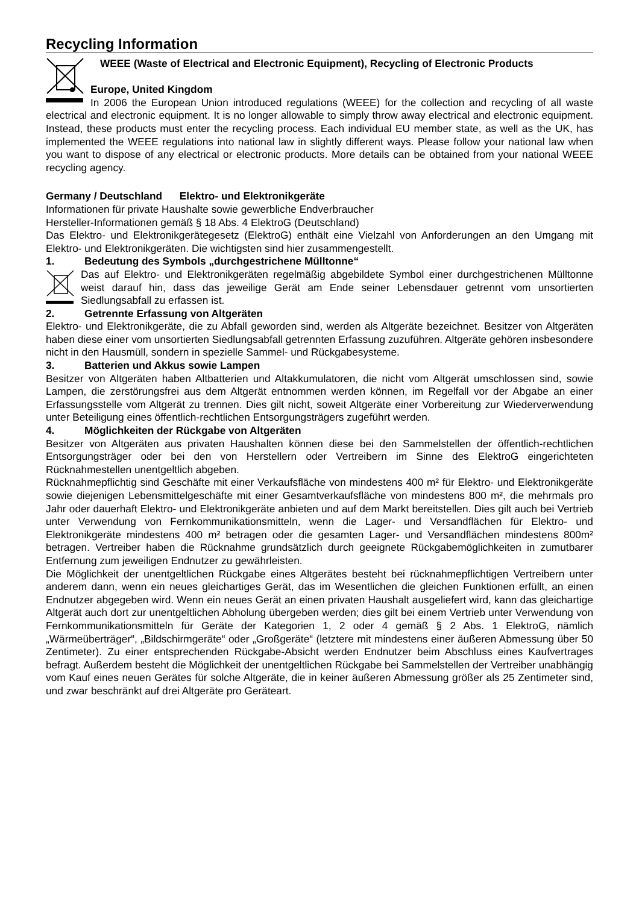Recycling Information
WEEE (Waste of Electrical and Electronic Equipment), Recycling of Electronic Products
Europe, United Kingdom
In 2006 the European Union introduced regulations (WEEE) for the collection and recycling of all waste electrical and electronic equipment. It is no longer allowable to simply throw away electrical and electronic equipment. Instead, these products must enter the recycling process. Each individual EU member state, as well as the UK, has implemented the WEEE regulations into national law in slightly different ways. Please follow your national law when you want to dispose of any electrical or electronic products. More details can be obtained from your national WEEE recycling agency.
Germany / Deutschland Elektro- und Elektronikgeräte
Informationen für private Haushalte sowie gewerbliche Endverbraucher
Hersteller-Informationen gemäß § 18 Abs. 4 ElektroG (Deutschland)
Das Elektro- und Elektronikgerätegesetz (ElektroG) enthält eine Vielzahl von Anforderungen an den Umgang mit Elektro- und Elektronikgeräten. Die wichtigsten sind hier zusammengestellt.
1. Bedeutung des Symbols „durchgestrichene Mülltonne“
Das auf Elektro- und Elektronikgeräten regelmäßig abgebildete Symbol einer durchgestrichenen Mülltonne weist darauf hin, dass das jeweilige Gerät am Ende seiner Lebensdauer getrennt vom unsortierten Siedlungsabfall zu erfassen ist.
2. Getrennte Erfassung von Altgeräten
Elektro- und Elektronikgeräte, die zu Abfall geworden sind, werden als Altgeräte bezeichnet. Besitzer von Altgeräten haben diese einer vom unsortierten Siedlungsabfall getrennten Erfassung zuzuführen. Altgeräte gehören insbesondere nicht in den Hausmüll, sondern in spezielle Sammel- und Rückgabesysteme.
3. Batterien und Akkus sowie Lampen
Besitzer von Altgeräten haben Altbatterien und Altakkumulatoren, die nicht vom Altgerät umschlossen sind, sowie Lampen, die zerstörungsfrei aus dem Altgerät entnommen werden können, im Regelfall vor der Abgabe an einer Erfassungsstelle vom Altgerät zu trennen. Dies gilt nicht, soweit Altgeräte einer Vorbereitung zur Wiederverwendung unter Beteiligung eines öffentlich-rechtlichen Entsorgungsträgers zugeführt werden.
4. Möglichkeiten der Rückgabe von Altgeräten
Besitzer von Altgeräten aus privaten Haushalten können diese bei den Sammelstellen der öffentlich-rechtlichen Entsorgungsträger oder bei den von Herstellern oder Vertreibern im Sinne des ElektroG eingerichteten Rücknahmestellen unentgeltlich abgeben.
Rücknahmepflichtig sind Geschäfte mit einer Verkaufsfläche von mindestens 400 m² für Elektro- und Elektronikgeräte sowie diejenigen Lebensmittelgeschäfte mit einer Gesamtverkaufsfläche von mindestens 800 m², die mehrmals pro Jahr oder dauerhaft Elektro- und Elektronikgeräte anbieten und auf dem Markt bereitstellen. Dies gilt auch bei Vertrieb unter Verwendung von Fernkommunikationsmitteln, wenn die Lager- und Versandflächen für Elektro- und Elektronikgeräte mindestens 400 m² betragen oder die gesamten Lager- und Versandflächen mindestens 800m² betragen. Vertreiber haben die Rücknahme grundsätzlich durch geeignete Rückgabemöglichkeiten in zumutbarer Entfernung zum jeweiligen Endnutzer zu gewährleisten.
Die Möglichkeit der unentgeltlichen Rückgabe eines Altgerätes besteht bei rücknahmepflichtigen Vertreibern unter anderem dann, wenn ein neues gleichartiges Gerät, das im Wesentlichen die gleichen Funktionen erfüllt, an einen Endnutzer abgegeben wird. Wenn ein neues Gerät an einen privaten Haushalt ausgeliefert wird, kann das gleichartige Altgerät auch dort zur unentgeltlichen Abholung übergeben werden; dies gilt bei einem Vertrieb unter Verwendung von Fernkommunikationsmitteln für Geräte der Kategorien 1, 2 oder 4 gemäß § 2 Abs. 1 ElektroG, nämlich „Wärmeüberträger“, „Bildschirmgeräte“ oder „Großgeräte“ (letztere mit mindestens einer äußeren Abmessung über 50 Zentimeter). Zu einer entsprechenden Rückgabe-Absicht werden Endnutzer beim Abschluss eines Kaufvertrages befragt. Außerdem besteht die Möglichkeit der unentgeltlichen Rückgabe bei Sammelstellen der Vertreiber unabhängig vom Kauf eines neuen Gerätes für solche Altgeräte, die in keiner äußeren Abmessung größer als 25 Zentimeter sind, und zwar beschränkt auf drei Altgeräte pro Geräteart.